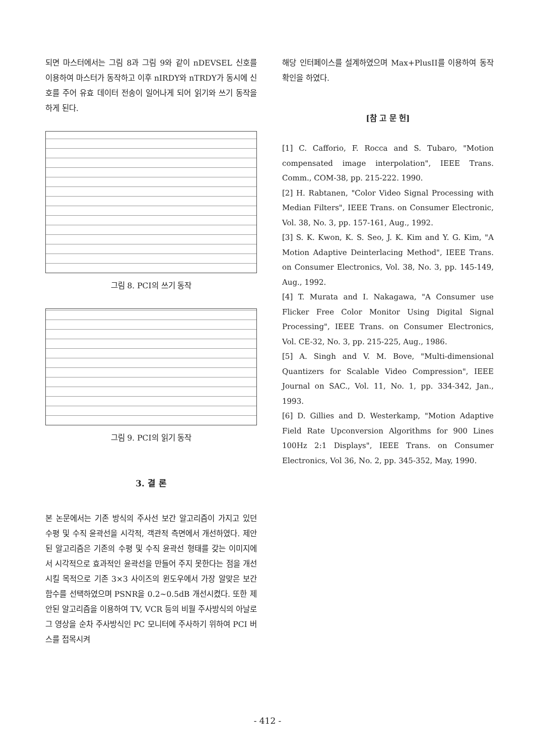되면 마스터에서는 그림 8과 그림 9와 같이 nDEVSEL 신호를 이용하여 마스터가 동작하고 이후 nIRDY와 nTRDY가 동시에 신호를 주어 유효 데이터 전송이 일어나게 되어 읽기와 쓰기 동작을 하게 된다.
그림 8. PCI의 쓰기 동작
그림 9. PCI의 읽기 동작
3. 결 론
본 논문에서는 기존 방식의 주사선 보간 알고리즘이 가지고 있던 수평 및 수직 윤곽선을 시각적, 객관적 측면에서 개선하였다. 제안된 알고리즘은 기존의 수평 및 수직 윤곽선 형태를 갖는 이미지에서 시각적으로 효과적인 윤곽선을 만들어 주지 못한다는 점을 개선시킬 목적으로 기존 3×3 사이즈의 윈도우에서 가장 알맞은 보간 함수를 선택하였으며 PSNR을 0.2~0.5dB 개선시켰다. 또한 제안된 알고리즘을 이용하여 TV, VCR 등의 비월 주사방식의 아날로그 영상을 순차 주사방식인 PC 모니터에 주사하기 위하여 PCI 버스를 접목시켜
해당 인터페이스를 설계하였으며 Max+PlusII를 이용하여 동작확인을 하였다.
[참 고 문 헌]
[1] C. Cafforio, F. Rocca and S. Tubaro, "Motion compensated image interpolation", IEEE Trans. Comm., COM-38, pp. 215-222. 1990.
[2] H. Rabtanen, "Color Video Signal Processing with Median Filters", IEEE Trans. on Consumer Electronic, Vol. 38, No. 3, pp. 157-161, Aug., 1992.
[3] S. K. Kwon, K. S. Seo, J. K. Kim and Y. G. Kim, "A Motion Adaptive Deinterlacing Method", IEEE Trans. on Consumer Electronics, Vol. 38, No. 3, pp. 145-149, Aug., 1992.
[4] T. Murata and I. Nakagawa, "A Consumer use Flicker Free Color Monitor Using Digital Signal Processing", IEEE Trans. on Consumer Electronics, Vol. CE-32, No. 3, pp. 215-225, Aug., 1986.
[5] A. Singh and V. M. Bove, "Multi-dimensional Quantizers for Scalable Video Compression", IEEE Journal on SAC., Vol. 11, No. 1, pp. 334-342, Jan., 1993.
[6] D. Gillies and D. Westerkamp, "Motion Adaptive Field Rate Upconversion Algorithms for 900 Lines 100Hz 2:1 Displays", IEEE Trans. on Consumer Electronics, Vol 36, No. 2, pp. 345-352, May, 1990.
- 412 -